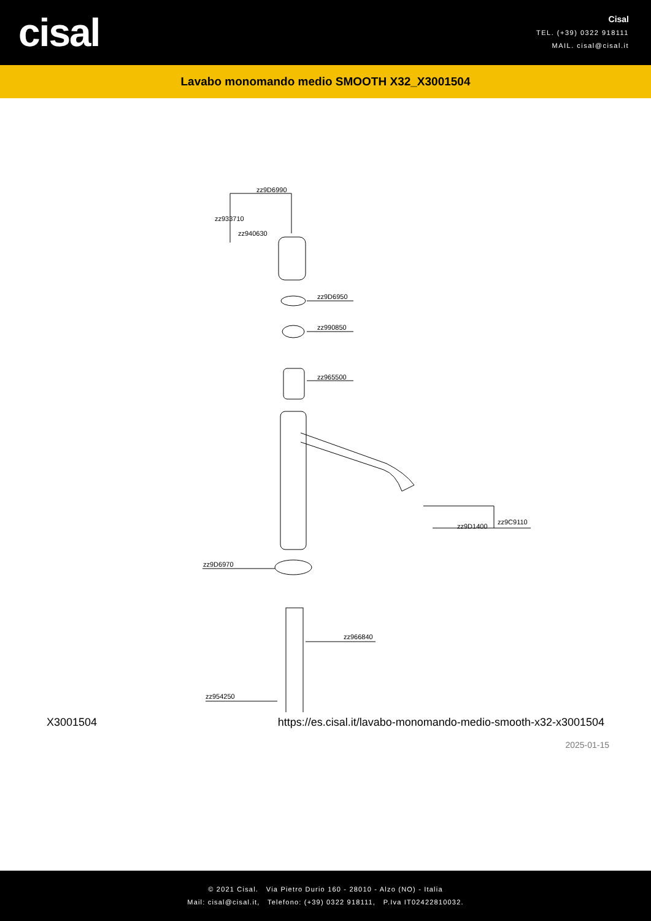cisal
Cisal
TEL. (+39) 0322 918111
MAIL. cisal@cisal.it
Lavabo monomando medio SMOOTH X32_X3001504
zz9D6990
zz933710
zz940630
zz9D6950
zz990850
zz965500
zz9D1400
zz9C9110
zz9D6970
zz966840
zz954250
X3001504 https://es.cisal.it/lavabo-monomando-medio-smooth-x32-x3001504
2025-01-15
© 2021 Cisal. Via Pietro Durio 160 - 28010 - Alzo (NO) - Italia
Mail: cisal@cisal.it, Telefono: (+39) 0322 918111, P.Iva IT02422810032.